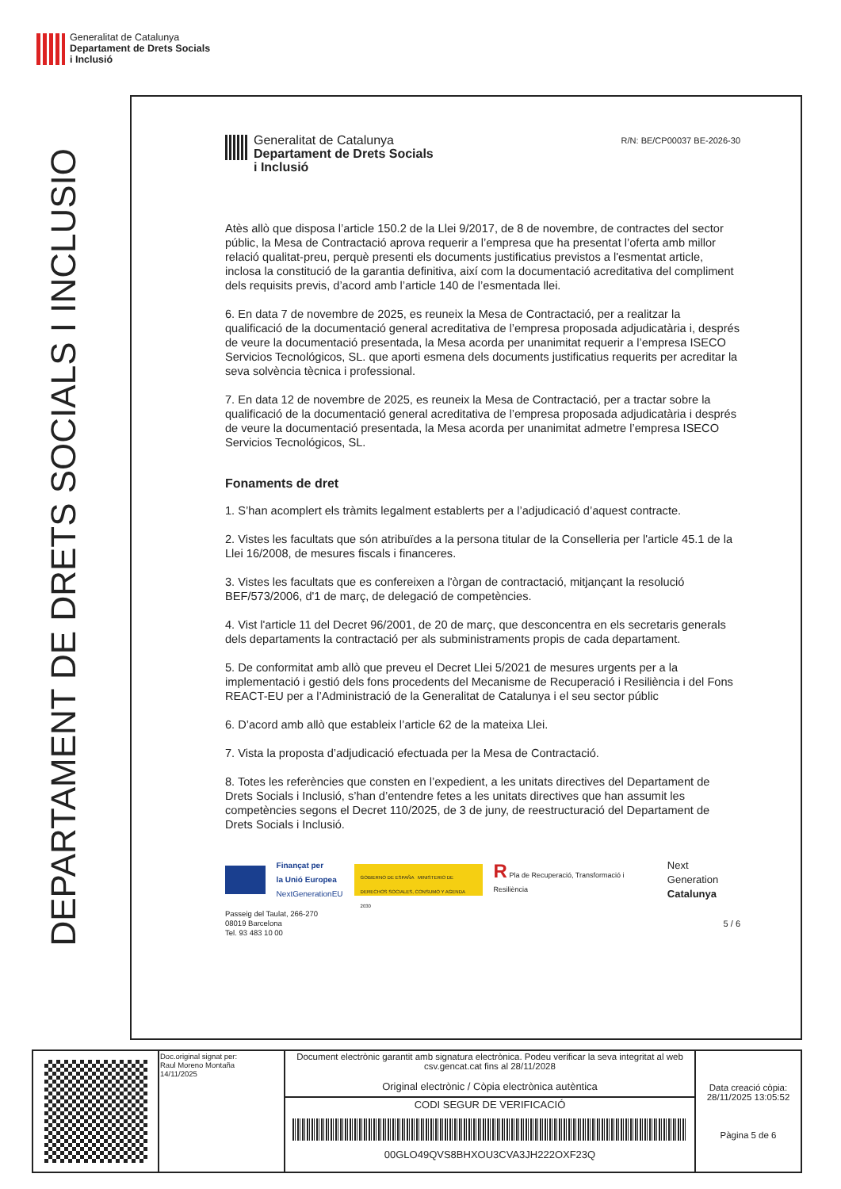Generalitat de Catalunya
Departament de Drets Socials
i Inclusió
DEPARTAMENT DE DRETS SOCIALS I INCLUSIO
Generalitat de Catalunya
Departament de Drets Socials
i Inclusió
R/N: BE/CP00037 BE-2026-30
Atès allò que disposa l’article 150.2 de la Llei 9/2017, de 8 de novembre, de contractes del sector públic, la Mesa de Contractació aprova requerir a l’empresa que ha presentat l’oferta amb millor relació qualitat-preu, perquè presenti els documents justificatius previstos a l'esmentat article, inclosa la constitució de la garantia definitiva, així com la documentació acreditativa del compliment dels requisits previs, d’acord amb l’article 140 de l’esmentada llei.
6. En data 7 de novembre de 2025, es reuneix la Mesa de Contractació, per a realitzar la qualificació de la documentació general acreditativa de l’empresa proposada adjudicatària i, després de veure la documentació presentada, la Mesa acorda per unanimitat requerir a l’empresa ISECO Servicios Tecnológicos, SL. que aporti esmena dels documents justificatius requerits per acreditar la seva solvència tècnica i professional.
7. En data 12 de novembre de 2025, es reuneix la Mesa de Contractació, per a tractar sobre la qualificació de la documentació general acreditativa de l’empresa proposada adjudicatària i després de veure la documentació presentada, la Mesa acorda per unanimitat admetre l’empresa ISECO Servicios Tecnológicos, SL.
Fonaments de dret
1. S’han acomplert els tràmits legalment establerts per a l’adjudicació d’aquest contracte.
2. Vistes les facultats que són atribuïdes a la persona titular de la Conselleria per l'article 45.1 de la Llei 16/2008, de mesures fiscals i financeres.
3. Vistes les facultats que es confereixen a l'òrgan de contractació, mitjançant la resolució BEF/573/2006, d'1 de març, de delegació de competències.
4. Vist l'article 11 del Decret 96/2001, de 20 de març, que desconcentra en els secretaris generals dels departaments la contractació per als subministraments propis de cada departament.
5. De conformitat amb allò que preveu el Decret Llei 5/2021 de mesures urgents per a la implementació i gestió dels fons procedents del Mecanisme de Recuperació i Resiliència i del Fons REACT-EU per a l’Administració de la Generalitat de Catalunya i el seu sector públic
6. D’acord amb allò que estableix l’article 62 de la mateixa Llei.
7. Vista la proposta d’adjudicació efectuada per la Mesa de Contractació.
8. Totes les referències que consten en l’expedient, a les unitats directives del Departament de Drets Socials i Inclusió, s’han d’entendre fetes a les unitats directives que han assumit les competències segons el Decret 110/2025, de 3 de juny, de reestructuració del Departament de Drets Socials i Inclusió.
Finançat per
la Unió Europea
NextGenerationEU
GOBIERNO DE ESPAÑA MINISTERIO DE DERECHOS SOCIALES, CONSUMO Y AGENDA 2030
R Pla de Recuperació, Transformació i Resiliència
Next Generation
Catalunya
Passeig del Taulat, 266-270
08019 Barcelona
Tel. 93 483 10 00
5 / 6
| | Doc.original signat per: Raul Moreno Montaña 14/11/2025 | Document electrònic garantit amb signatura electrònica. Podeu verificar la seva integritat al web csv.gencat.cat fins al 28/11/2028 Original electrònic / Còpia electrònica autèntica | Data creació còpia: 28/11/2025 13:05:52 Pàgina 5 de 6 |
| | | CODI SEGUR DE VERIFICACIÓ 00GLO49QVS8BHXOU3CVA3JH222OXF23Q | |